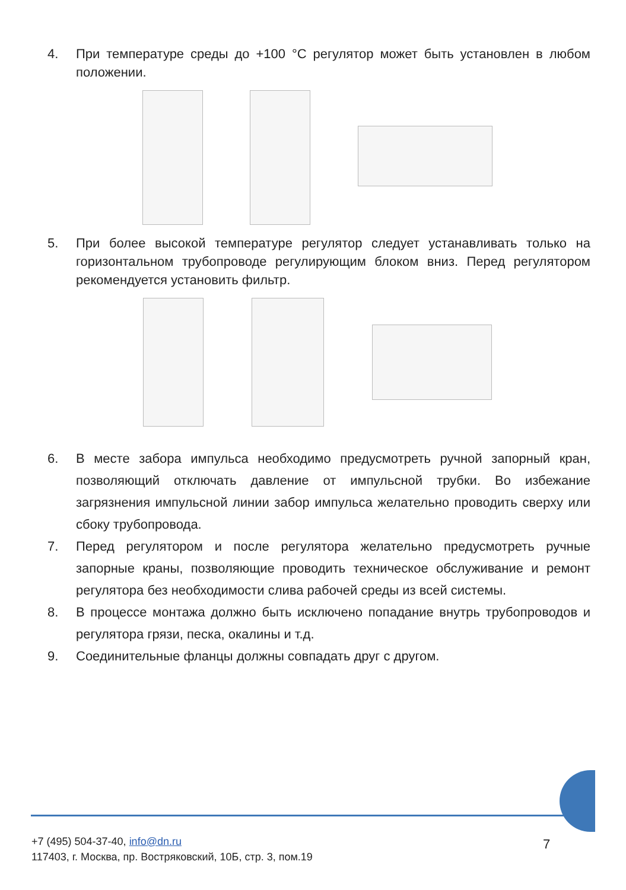4. При температуре среды до +100 °C регулятор может быть установлен в любом положении.
5. При более высокой температуре регулятор следует устанавливать только на горизонтальном трубопроводе регулирующим блоком вниз. Перед регулятором рекомендуется установить фильтр.
6. В месте забора импульса необходимо предусмотреть ручной запорный кран, позволяющий отключать давление от импульсной трубки. Во избежание загрязнения импульсной линии забор импульса желательно проводить сверху или сбоку трубопровода.
7. Перед регулятором и после регулятора желательно предусмотреть ручные запорные краны, позволяющие проводить техническое обслуживание и ремонт регулятора без необходимости слива рабочей среды из всей системы.
8. В процессе монтажа должно быть исключено попадание внутрь трубопроводов и регулятора грязи, песка, окалины и т.д.
9. Соединительные фланцы должны совпадать друг с другом.
+7 (495) 504-37-40, info@dn.ru
117403, г. Москва, пр. Востряковский, 10Б, стр. 3, пом.19
7